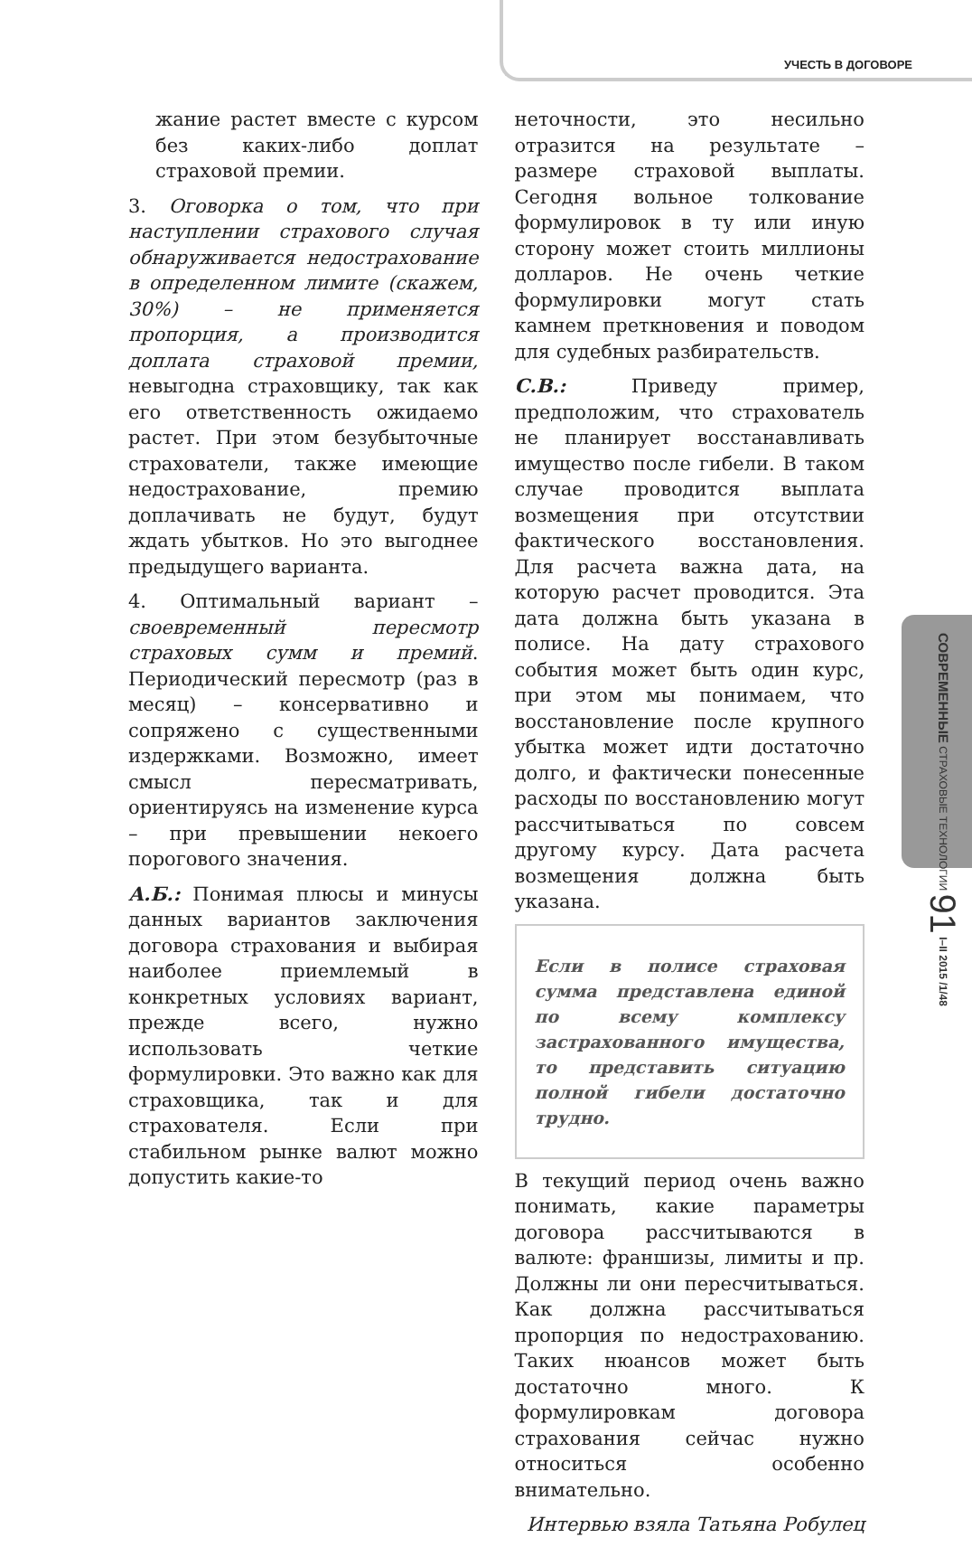УЧЕСТЬ В ДОГОВОРЕ
жание растет вместе с курсом без каких-либо доплат страховой премии.
3. Оговорка о том, что при наступлении страхового случая обнаруживается недострахование в определенном лимите (скажем, 30%) – не применяется пропорция, а производится доплата страховой премии, невыгодна страховщику, так как его ответственность ожидаемо растет. При этом безубыточные страхователи, также имеющие недострахование, премию доплачивать не будут, будут ждать убытков. Но это выгоднее предыдущего варианта.
4. Оптимальный вариант – своевременный пересмотр страховых сумм и премий. Периодический пересмотр (раз в месяц) – консервативно и сопряжено с существенными издержками. Возможно, имеет смысл пересматривать, ориентируясь на изменение курса – при превышении некоего порогового значения.
А.Б.: Понимая плюсы и минусы данных вариантов заключения договора страхования и выбирая наиболее приемлемый в конкретных условиях вариант, прежде всего, нужно использовать четкие формулировки. Это важно как для страховщика, так и для страхователя. Если при стабильном рынке валют можно допустить какие-то
неточности, это несильно отразится на результате – размере страховой выплаты. Сегодня вольное толкование формулировок в ту или иную сторону может стоить миллионы долларов. Не очень четкие формулировки могут стать камнем преткновения и поводом для судебных разбирательств.
С.В.: Приведу пример, предположим, что страхователь не планирует восстанавливать имущество после гибели. В таком случае проводится выплата возмещения при отсутствии фактического восстановления. Для расчета важна дата, на которую расчет проводится. Эта дата должна быть указана в полисе. На дату страхового события может быть один курс, при этом мы понимаем, что восстановление после крупного убытка может идти достаточно долго, и фактически понесенные расходы по восстановлению могут рассчитываться по совсем другому курсу. Дата расчета возмещения должна быть указана.
Если в полисе страховая сумма представлена единой по всему комплексу застрахованного имущества, то представить ситуацию полной гибели достаточно трудно.
В текущий период очень важно понимать, какие параметры договора рассчитываются в валюте: франшизы, лимиты и пр. Должны ли они пересчитываться. Как должна рассчитываться пропорция по недострахованию. Таких нюансов может быть достаточно много. К формулировкам договора страхования сейчас нужно относиться особенно внимательно.
Интервью взяла Татьяна Робулец
СОВРЕМЕННЫЕ СТРАХОВЫЕ ТЕХНОЛОГИИ 91 I–II 2015 /1/48